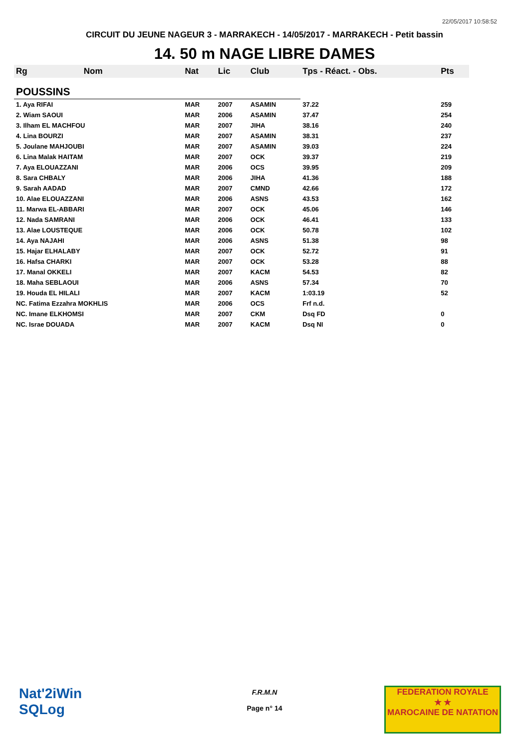22/05/2017 10:58:52
CIRCUIT DU JEUNE NAGEUR 3 - MARRAKECH - 14/05/2017 - MARRAKECH - Petit bassin
14. 50 m NAGE LIBRE DAMES
| Rg | Nom | Nat | Lic | Club | Tps - Réact. - Obs. | Pts |
| --- | --- | --- | --- | --- | --- | --- |
| POUSSINS | | | | | | |
| 1. Aya RIFAI | | MAR | 2007 | ASAMIN | 37.22 | 259 |
| 2. Wiam SAOUI | | MAR | 2006 | ASAMIN | 37.47 | 254 |
| 3. Ilham EL MACHFOU | | MAR | 2007 | JIHA | 38.16 | 240 |
| 4. Lina BOURZI | | MAR | 2007 | ASAMIN | 38.31 | 237 |
| 5. Joulane MAHJOUBI | | MAR | 2007 | ASAMIN | 39.03 | 224 |
| 6. Lina Malak HAITAM | | MAR | 2007 | OCK | 39.37 | 219 |
| 7. Aya ELOUAZZANI | | MAR | 2006 | OCS | 39.95 | 209 |
| 8. Sara CHBALY | | MAR | 2006 | JIHA | 41.36 | 188 |
| 9. Sarah AADAD | | MAR | 2007 | CMND | 42.66 | 172 |
| 10. Alae ELOUAZZANI | | MAR | 2006 | ASNS | 43.53 | 162 |
| 11. Marwa EL-ABBARI | | MAR | 2007 | OCK | 45.06 | 146 |
| 12. Nada SAMRANI | | MAR | 2006 | OCK | 46.41 | 133 |
| 13. Alae LOUSTEQUE | | MAR | 2006 | OCK | 50.78 | 102 |
| 14. Aya NAJAHI | | MAR | 2006 | ASNS | 51.38 | 98 |
| 15. Hajar ELHALABY | | MAR | 2007 | OCK | 52.72 | 91 |
| 16. Hafsa CHARKI | | MAR | 2007 | OCK | 53.28 | 88 |
| 17. Manal OKKELI | | MAR | 2007 | KACM | 54.53 | 82 |
| 18. Maha SEBLAOUI | | MAR | 2006 | ASNS | 57.34 | 70 |
| 19. Houda EL HILALI | | MAR | 2007 | KACM | 1:03.19 | 52 |
| NC. Fatima Ezzahra MOKHLIS | | MAR | 2006 | OCS | Frf n.d. | |
| NC. Imane ELKHOMSI | | MAR | 2007 | CKM | Dsq FD | 0 |
| NC. Israe DOUADA | | MAR | 2007 | KACM | Dsq NI | 0 |
Nat'2iWin
SQLog
F.R.M.N
Page n° 14
FEDERATION ROYALE
★ ★
MAROCAINE DE NATATION